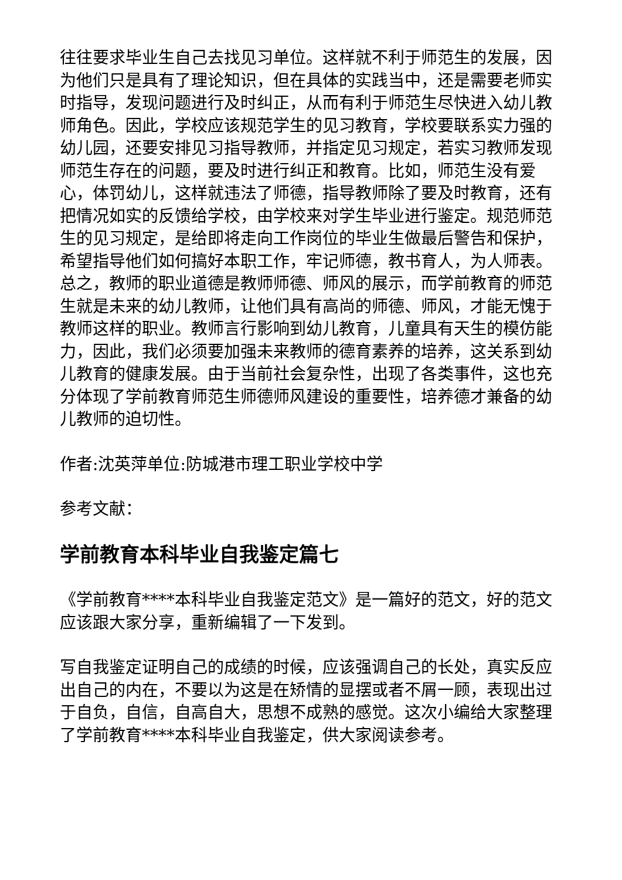往往要求毕业生自己去找见习单位。这样就不利于师范生的发展，因为他们只是具有了理论知识，但在具体的实践当中，还是需要老师实时指导，发现问题进行及时纠正，从而有利于师范生尽快进入幼儿教师角色。因此，学校应该规范学生的见习教育，学校要联系实力强的幼儿园，还要安排见习指导教师，并指定见习规定，若实习教师发现师范生存在的问题，要及时进行纠正和教育。比如，师范生没有爱心，体罚幼儿，这样就违法了师德，指导教师除了要及时教育，还有把情况如实的反馈给学校，由学校来对学生毕业进行鉴定。规范师范生的见习规定，是给即将走向工作岗位的毕业生做最后警告和保护，希望指导他们如何搞好本职工作，牢记师德，教书育人，为人师表。总之，教师的职业道德是教师师德、师风的展示，而学前教育的师范生就是未来的幼儿教师，让他们具有高尚的师德、师风，才能无愧于教师这样的职业。教师言行影响到幼儿教育，儿童具有天生的模仿能力，因此，我们必须要加强未来教师的德育素养的培养，这关系到幼儿教育的健康发展。由于当前社会复杂性，出现了各类事件，这也充分体现了学前教育师范生师德师风建设的重要性，培养德才兼备的幼儿教师的迫切性。
作者:沈英萍单位:防城港市理工职业学校中学
参考文献：
学前教育本科毕业自我鉴定篇七
《学前教育****本科毕业自我鉴定范文》是一篇好的范文，好的范文应该跟大家分享，重新编辑了一下发到。
写自我鉴定证明自己的成绩的时候，应该强调自己的长处，真实反应出自己的内在，不要以为这是在矫情的显摆或者不屑一顾，表现出过于自负，自信，自高自大，思想不成熟的感觉。这次小编给大家整理了学前教育****本科毕业自我鉴定，供大家阅读参考。